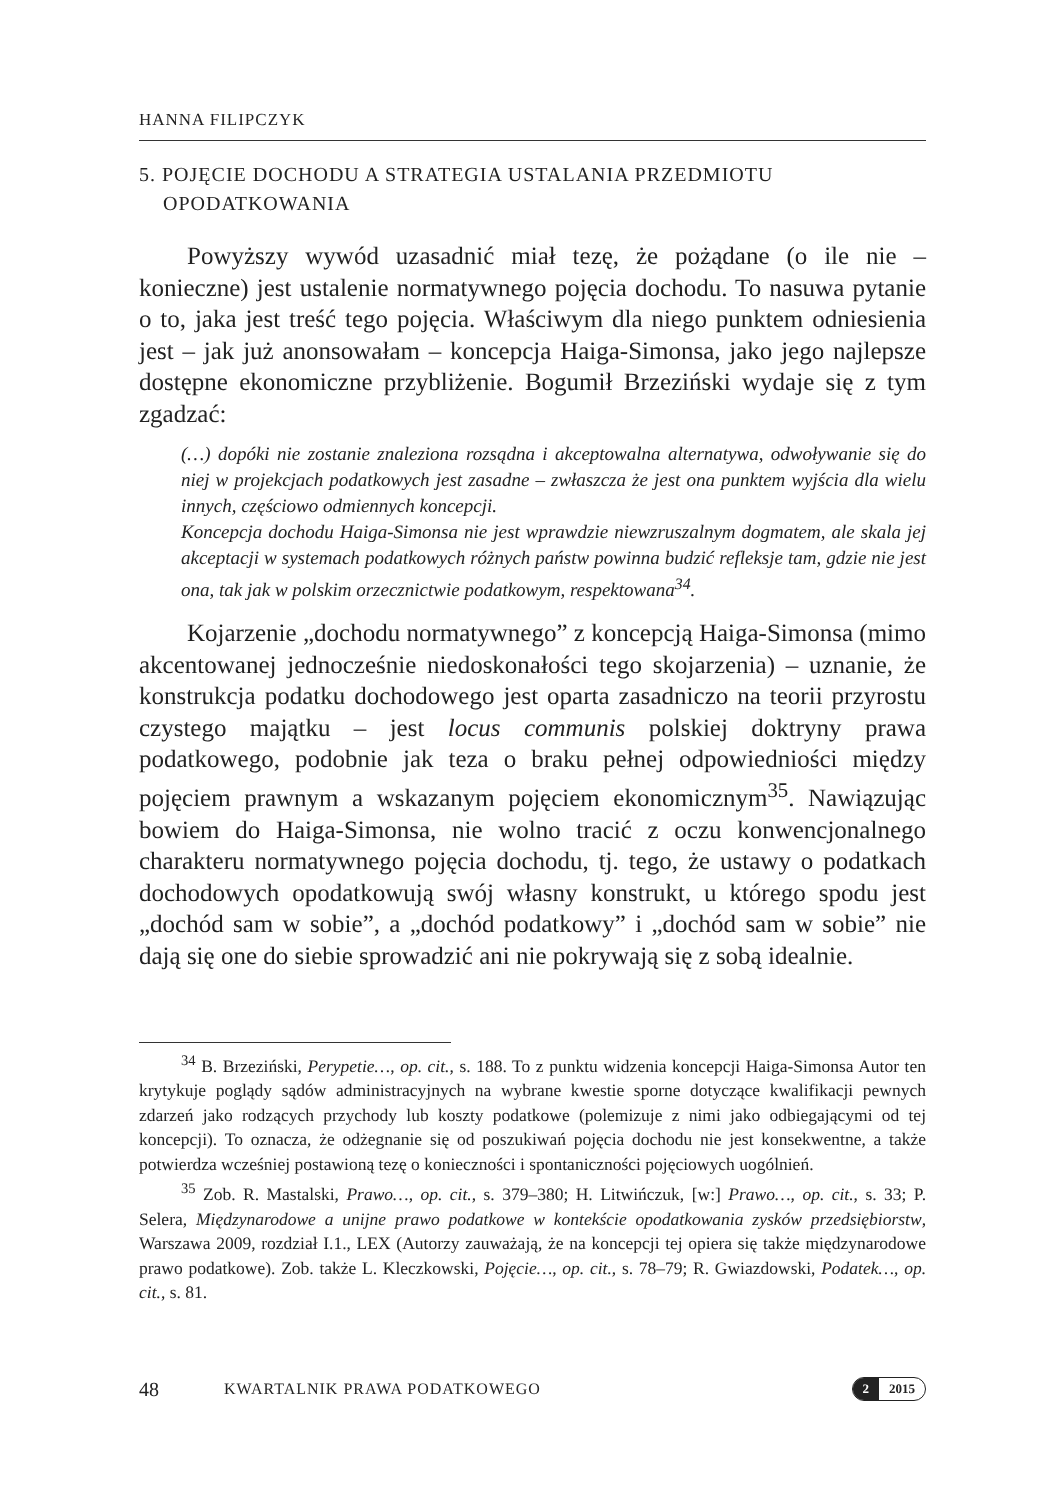HANNA FILIPCZYK
5. POJĘCIE DOCHODU A STRATEGIA USTALANIA PRZEDMIOTU
OPODATKOWANIA
Powyższy wywód uzasadnić miał tezę, że pożądane (o ile nie – konieczne) jest ustalenie normatywnego pojęcia dochodu. To nasuwa pytanie o to, jaka jest treść tego pojęcia. Właściwym dla niego punktem odniesienia jest – jak już anonsowałam – koncepcja Haiga-Simonsa, jako jego najlepsze dostępne ekonomiczne przybliżenie. Bogumił Brzeziński wydaje się z tym zgadzać:
(…) dopóki nie zostanie znaleziona rozsądna i akceptowalna alternatywa, odwoływanie się do niej w projekcjach podatkowych jest zasadne – zwłaszcza że jest ona punktem wyjścia dla wielu innych, częściowo odmiennych koncepcji.
Koncepcja dochodu Haiga-Simonsa nie jest wprawdzie niewzruszalnym dogmatem, ale skala jej akceptacji w systemach podatkowych różnych państw powinna budzić refleksje tam, gdzie nie jest ona, tak jak w polskim orzecznictwie podatkowym, respektowana<sup>34</sup>.
Kojarzenie „dochodu normatywnego” z koncepcją Haiga-Simonsa (mimo akcentowanej jednocześnie niedoskonałości tego skojarzenia) – uznanie, że konstrukcja podatku dochodowego jest oparta zasadniczo na teorii przyrostu czystego majątku – jest locus communis polskiej doktryny prawa podatkowego, podobnie jak teza o braku pełnej odpowiedniości między pojęciem prawnym a wskazanym pojęciem ekonomicznym<sup>35</sup>. Nawiązując bowiem do Haiga-Simonsa, nie wolno tracić z oczu konwencjonalnego charakteru normatywnego pojęcia dochodu, tj. tego, że ustawy o podatkach dochodowych opodatkowują swój własny konstrukt, u którego spodu jest „dochód sam w sobie”, a „dochód podatkowy” i „dochód sam w sobie” nie dają się one do siebie sprowadzić ani nie pokrywają się z sobą idealnie.
<sup>34</sup> B. Brzeziński, Perypetie…, op. cit., s. 188. To z punktu widzenia koncepcji Haiga-Simonsa Autor ten krytykuje poglądy sądów administracyjnych na wybrane kwestie sporne dotyczące kwalifikacji pewnych zdarzeń jako rodzących przychody lub koszty podatkowe (polemizuje z nimi jako odbiegającymi od tej koncepcji). To oznacza, że odżegnanie się od poszukiwań pojęcia dochodu nie jest konsekwentne, a także potwierdza wcześniej postawioną tezę o konieczności i spontaniczności pojęciowych uogólnień.
<sup>35</sup> Zob. R. Mastalski, Prawo…, op. cit., s. 379–380; H. Litwińczuk, [w:] Prawo…, op. cit., s. 33; P. Selera, Międzynarodowe a unijne prawo podatkowe w kontekście opodatkowania zysków przedsiębiorstw, Warszawa 2009, rozdział I.1., LEX (Autorzy zauważają, że na koncepcji tej opiera się także międzynarodowe prawo podatkowe). Zob. także L. Kleczkowski, Pojęcie…, op. cit., s. 78–79; R. Gwiazdowski, Podatek…, op. cit., s. 81.
48 KWARTALNIK PRAWA PODATKOWEGO
2 2015